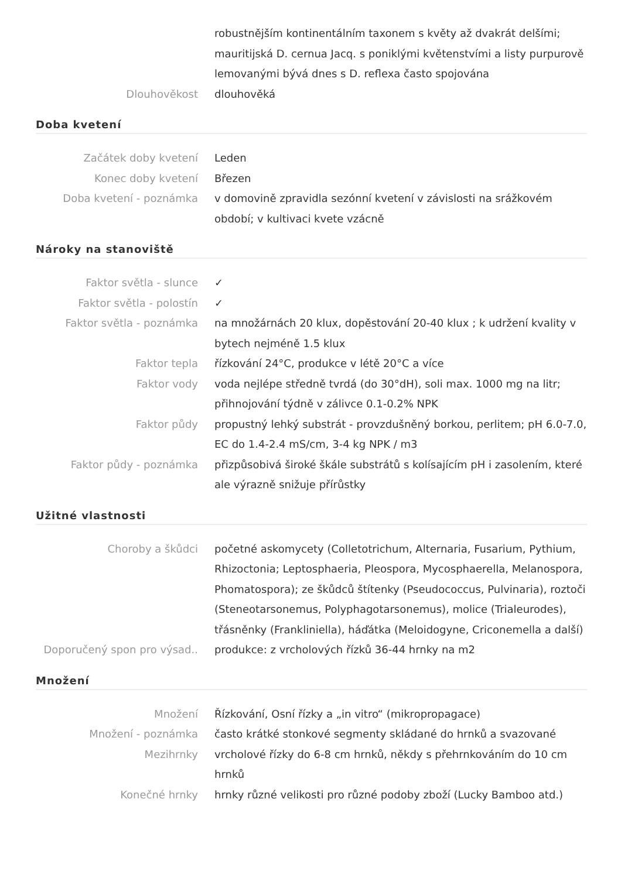| | robustnějším kontinentálním taxonem s květy až dvakrát delšími; mauritijská D. cernua Jacq. s poniklými květenstvími a listy purpurově lemovanými bývá dnes s D. reflexa často spojována |
| Dlouhověkost | dlouhověká |
Doba kvetení
| Začátek doby kvetení | Leden |
| Konec doby kvetení | Březen |
| Doba kvetení - poznámka | v domovině zpravidla sezónní kvetení v závislosti na srážkovém období; v kultivaci kvete vzácně |
Nároky na stanoviště
| Faktor světla - slunce | ✓ |
| Faktor světla - polostín | ✓ |
| Faktor světla - poznámka | na množárnách 20 klux, dopěstování 20-40 klux ; k udržení kvality v bytech nejméně 1.5 klux |
| Faktor tepla | řízkování 24°C, produkce v létě 20°C a více |
| Faktor vody | voda nejlépe středně tvrdá (do 30°dH), soli max. 1000 mg na litr; přihnojování týdně v zálivce 0.1-0.2% NPK |
| Faktor půdy | propustný lehký substrát - provzdušněný borkou, perlitem; pH 6.0-7.0, EC do 1.4-2.4 mS/cm, 3-4 kg NPK / m3 |
| Faktor půdy - poznámka | přizpůsobivá široké škále substrátů s kolísajícím pH i zasolením, které ale výrazně snižuje přírůstky |
Užitné vlastnosti
| Choroby a škůdci | početné askomycety (Colletotrichum, Alternaria, Fusarium, Pythium, Rhizoctonia; Leptosphaeria, Pleospora, Mycosphaerella, Melanospora, Phomatospora); ze škůdců štítenky (Pseudococcus, Pulvinaria), roztoči (Steneotarsonemus, Polyphagotarsonemus), molice (Trialeurodes), třásněnky (Frankliniella), háďátka (Meloidogyne, Criconemella a další) |
| Doporučený spon pro výsad.. | produkce: z vrcholových řízků 36-44 hrnky na m2 |
Množení
| Množení | Řízkování, Osní řízky a „in vitro“ (mikropropagace) |
| Množení - poznámka | často krátké stonkové segmenty skládané do hrnků a svazované |
| Mezihrnky | vrcholové řízky do 6-8 cm hrnků, někdy s přehrnkováním do 10 cm hrnků |
| Konečné hrnky | hrnky různé velikosti pro různé podoby zboží (Lucky Bamboo atd.) |